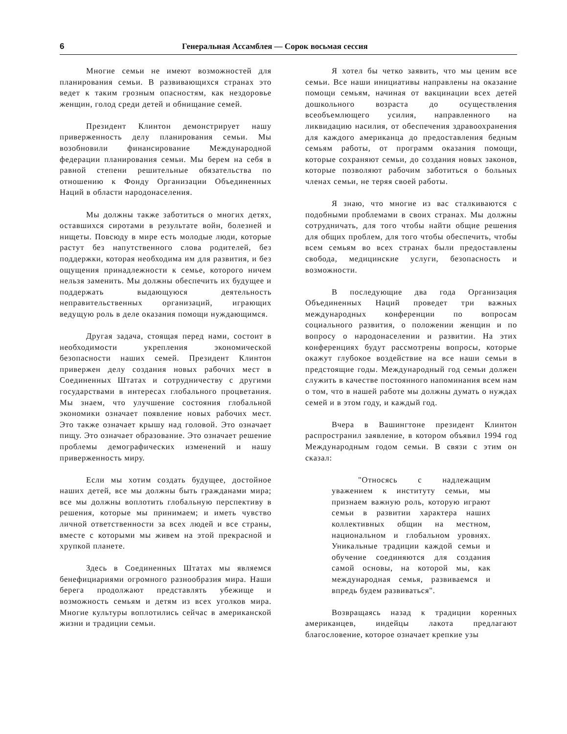6 Генеральная Ассамблея — Сорок восьмая сессия
Многие семьи не имеют возможностей для планирования семьи. В развивающихся странах это ведет к таким грозным опасностям, как нездоровье женщин, голод среди детей и обнищание семей.
Президент Клинтон демонстрирует нашу приверженность делу планирования семьи. Мы возобновили финансирование Международной федерации планирования семьи. Мы берем на себя в равной степени решительные обязательства по отношению к Фонду Организации Объединенных Наций в области народонаселения.
Мы должны также заботиться о многих детях, оставшихся сиротами в результате войн, болезней и нищеты. Повсюду в мире есть молодые люди, которые растут без напутственного слова родителей, без поддержки, которая необходима им для развития, и без ощущения принадлежности к семье, которого ничем нельзя заменить. Мы должны обеспечить их будущее и поддержать выдающуюся деятельность неправительственных организаций, играющих ведущую роль в деле оказания помощи нуждающимся.
Другая задача, стоящая перед нами, состоит в необходимости укрепления экономической безопасности наших семей. Президент Клинтон привержен делу создания новых рабочих мест в Соединенных Штатах и сотрудничеству с другими государствами в интересах глобального процветания. Мы знаем, что улучшение состояния глобальной экономики означает появление новых рабочих мест. Это также означает крышу над головой. Это означает пищу. Это означает образование. Это означает решение проблемы демографических изменений и нашу приверженность миру.
Если мы хотим создать будущее, достойное наших детей, все мы должны быть гражданами мира; все мы должны воплотить глобальную перспективу в решения, которые мы принимаем; и иметь чувство личной ответственности за всех людей и все страны, вместе с которыми мы живем на этой прекрасной и хрупкой планете.
Здесь в Соединенных Штатах мы являемся бенефициариями огромного разнообразия мира. Наши берега продолжают представлять убежище и возможность семьям и детям из всех уголков мира. Многие культуры воплотились сейчас в американской жизни и традиции семьи.
Я хотел бы четко заявить, что мы ценим все семьи. Все наши инициативы направлены на оказание помощи семьям, начиная от вакцинации всех детей дошкольного возраста до осуществления всеобъемлющего усилия, направленного на ликвидацию насилия, от обеспечения здравоохранения для каждого американца до предоставления бедным семьям работы, от программ оказания помощи, которые сохраняют семьи, до создания новых законов, которые позволяют рабочим заботиться о больных членах семьи, не теряя своей работы.
Я знаю, что многие из вас сталкиваются с подобными проблемами в своих странах. Мы должны сотрудничать, для того чтобы найти общие решения для общих проблем, для того чтобы обеспечить, чтобы всем семьям во всех странах были предоставлены свобода, медицинские услуги, безопасность и возможности.
В последующие два года Организация Объединенных Наций проведет три важных международных конференции по вопросам социального развития, о положении женщин и по вопросу о народонаселении и развитии. На этих конференциях будут рассмотрены вопросы, которые окажут глубокое воздействие на все наши семьи в предстоящие годы. Международный год семьи должен служить в качестве постоянного напоминания всем нам о том, что в нашей работе мы должны думать о нуждах семей и в этом году, и каждый год.
Вчера в Вашингтоне президент Клинтон распространил заявление, в котором объявил 1994 год Международным годом семьи. В связи с этим он сказал:
"Относясь с надлежащим уважением к институту семьи, мы признаем важную роль, которую играют семьи в развитии характера наших коллективных общин на местном, национальном и глобальном уровнях. Уникальные традиции каждой семьи и обучение соединяются для создания самой основы, на которой мы, как международная семья, развиваемся и впредь будем развиваться".
Возвращаясь назад к традиции коренных американцев, индейцы лакота предлагают благословение, которое означает крепкие узы